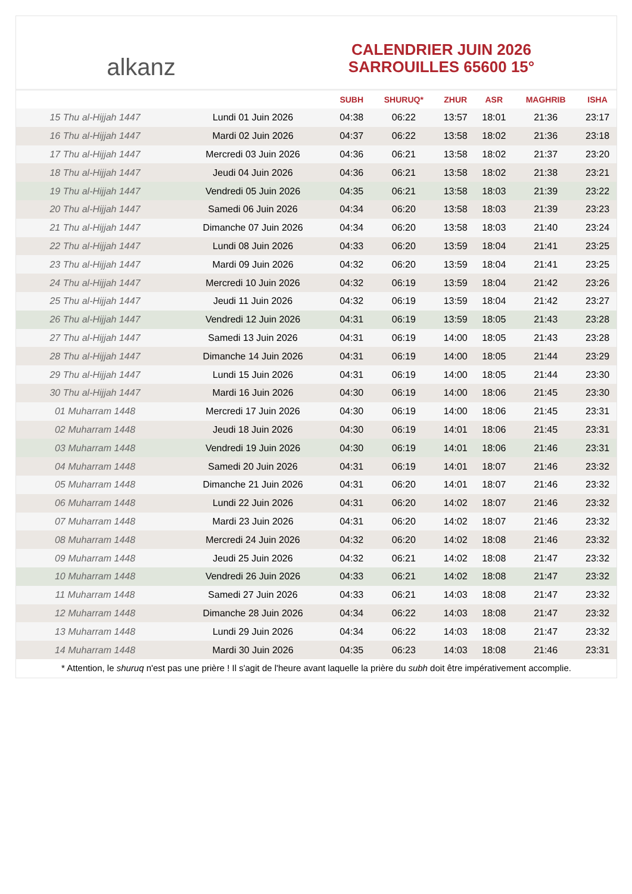alkanz
CALENDRIER JUIN 2026
SARROUILLES 65600 15°
| | | SUBH | SHURUQ* | ZHUR | ASR | MAGHRIB | ISHA |
| --- | --- | --- | --- | --- | --- | --- | --- |
| 15 Thu al-Hijjah 1447 | Lundi 01 Juin 2026 | 04:38 | 06:22 | 13:57 | 18:01 | 21:36 | 23:17 |
| 16 Thu al-Hijjah 1447 | Mardi 02 Juin 2026 | 04:37 | 06:22 | 13:58 | 18:02 | 21:36 | 23:18 |
| 17 Thu al-Hijjah 1447 | Mercredi 03 Juin 2026 | 04:36 | 06:21 | 13:58 | 18:02 | 21:37 | 23:20 |
| 18 Thu al-Hijjah 1447 | Jeudi 04 Juin 2026 | 04:36 | 06:21 | 13:58 | 18:02 | 21:38 | 23:21 |
| 19 Thu al-Hijjah 1447 | Vendredi 05 Juin 2026 | 04:35 | 06:21 | 13:58 | 18:03 | 21:39 | 23:22 |
| 20 Thu al-Hijjah 1447 | Samedi 06 Juin 2026 | 04:34 | 06:20 | 13:58 | 18:03 | 21:39 | 23:23 |
| 21 Thu al-Hijjah 1447 | Dimanche 07 Juin 2026 | 04:34 | 06:20 | 13:58 | 18:03 | 21:40 | 23:24 |
| 22 Thu al-Hijjah 1447 | Lundi 08 Juin 2026 | 04:33 | 06:20 | 13:59 | 18:04 | 21:41 | 23:25 |
| 23 Thu al-Hijjah 1447 | Mardi 09 Juin 2026 | 04:32 | 06:20 | 13:59 | 18:04 | 21:41 | 23:25 |
| 24 Thu al-Hijjah 1447 | Mercredi 10 Juin 2026 | 04:32 | 06:19 | 13:59 | 18:04 | 21:42 | 23:26 |
| 25 Thu al-Hijjah 1447 | Jeudi 11 Juin 2026 | 04:32 | 06:19 | 13:59 | 18:04 | 21:42 | 23:27 |
| 26 Thu al-Hijjah 1447 | Vendredi 12 Juin 2026 | 04:31 | 06:19 | 13:59 | 18:05 | 21:43 | 23:28 |
| 27 Thu al-Hijjah 1447 | Samedi 13 Juin 2026 | 04:31 | 06:19 | 14:00 | 18:05 | 21:43 | 23:28 |
| 28 Thu al-Hijjah 1447 | Dimanche 14 Juin 2026 | 04:31 | 06:19 | 14:00 | 18:05 | 21:44 | 23:29 |
| 29 Thu al-Hijjah 1447 | Lundi 15 Juin 2026 | 04:31 | 06:19 | 14:00 | 18:05 | 21:44 | 23:30 |
| 30 Thu al-Hijjah 1447 | Mardi 16 Juin 2026 | 04:30 | 06:19 | 14:00 | 18:06 | 21:45 | 23:30 |
| 01 Muharram 1448 | Mercredi 17 Juin 2026 | 04:30 | 06:19 | 14:00 | 18:06 | 21:45 | 23:31 |
| 02 Muharram 1448 | Jeudi 18 Juin 2026 | 04:30 | 06:19 | 14:01 | 18:06 | 21:45 | 23:31 |
| 03 Muharram 1448 | Vendredi 19 Juin 2026 | 04:30 | 06:19 | 14:01 | 18:06 | 21:46 | 23:31 |
| 04 Muharram 1448 | Samedi 20 Juin 2026 | 04:31 | 06:19 | 14:01 | 18:07 | 21:46 | 23:32 |
| 05 Muharram 1448 | Dimanche 21 Juin 2026 | 04:31 | 06:20 | 14:01 | 18:07 | 21:46 | 23:32 |
| 06 Muharram 1448 | Lundi 22 Juin 2026 | 04:31 | 06:20 | 14:02 | 18:07 | 21:46 | 23:32 |
| 07 Muharram 1448 | Mardi 23 Juin 2026 | 04:31 | 06:20 | 14:02 | 18:07 | 21:46 | 23:32 |
| 08 Muharram 1448 | Mercredi 24 Juin 2026 | 04:32 | 06:20 | 14:02 | 18:08 | 21:46 | 23:32 |
| 09 Muharram 1448 | Jeudi 25 Juin 2026 | 04:32 | 06:21 | 14:02 | 18:08 | 21:47 | 23:32 |
| 10 Muharram 1448 | Vendredi 26 Juin 2026 | 04:33 | 06:21 | 14:02 | 18:08 | 21:47 | 23:32 |
| 11 Muharram 1448 | Samedi 27 Juin 2026 | 04:33 | 06:21 | 14:03 | 18:08 | 21:47 | 23:32 |
| 12 Muharram 1448 | Dimanche 28 Juin 2026 | 04:34 | 06:22 | 14:03 | 18:08 | 21:47 | 23:32 |
| 13 Muharram 1448 | Lundi 29 Juin 2026 | 04:34 | 06:22 | 14:03 | 18:08 | 21:47 | 23:32 |
| 14 Muharram 1448 | Mardi 30 Juin 2026 | 04:35 | 06:23 | 14:03 | 18:08 | 21:46 | 23:31 |
* Attention, le shuruq n'est pas une prière ! Il s'agit de l'heure avant laquelle la prière du subh doit être impérativement accomplie.